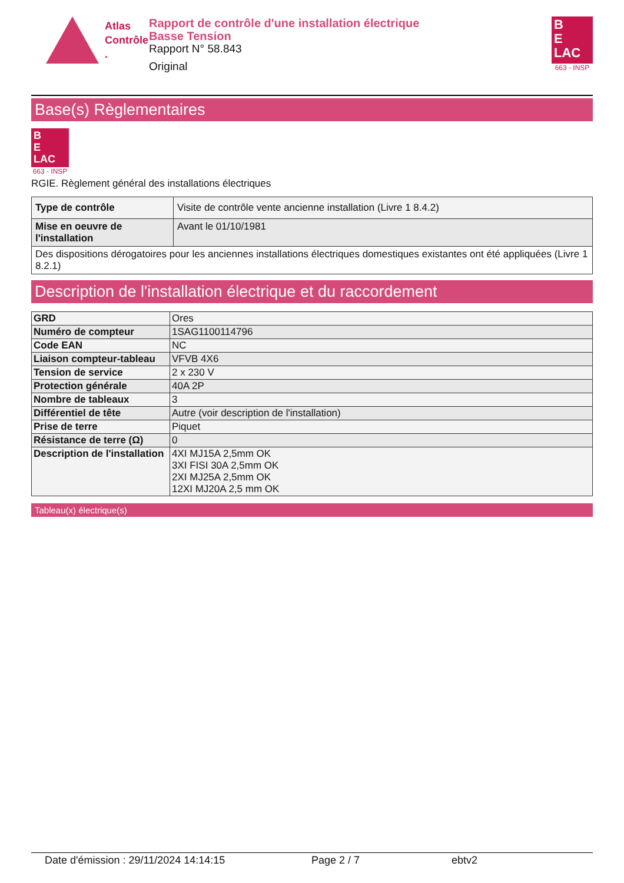Atlas
Contrôle .
Rapport de contrôle d'une installation électrique
Basse Tension
Rapport N° 58.843
Original
B
E
LAC
663 - INSP
Base(s) Règlementaires
B
E
LAC
663 - INSP
RGIE. Règlement général des installations électriques
| Type de contrôle | Visite de contrôle vente ancienne installation (Livre 1 8.4.2) |
| Mise en oeuvre de l'installation | Avant le 01/10/1981 |
| Des dispositions dérogatoires pour les anciennes installations électriques domestiques existantes ont été appliquées (Livre 1 8.2.1) | |
Description de l'installation électrique et du raccordement
| GRD | Ores |
| Numéro de compteur | 1SAG1100114796 |
| Code EAN | NC |
| Liaison compteur-tableau | VFVB 4X6 |
| Tension de service | 2 x 230 V |
| Protection générale | 40A 2P |
| Nombre de tableaux | 3 |
| Différentiel de tête | Autre (voir description de l'installation) |
| Prise de terre | Piquet |
| Résistance de terre (Ω) | 0 |
| Description de l'installation | 4XI MJ15A 2,5mm OK 3XI FISI 30A 2,5mm OK 2XI MJ25A 2,5mm OK 12XI MJ20A 2,5 mm OK |
Tableau(x) électrique(s)
Date d'émission : 29/11/2024 14:14:15 Page 2 / 7 ebtv2